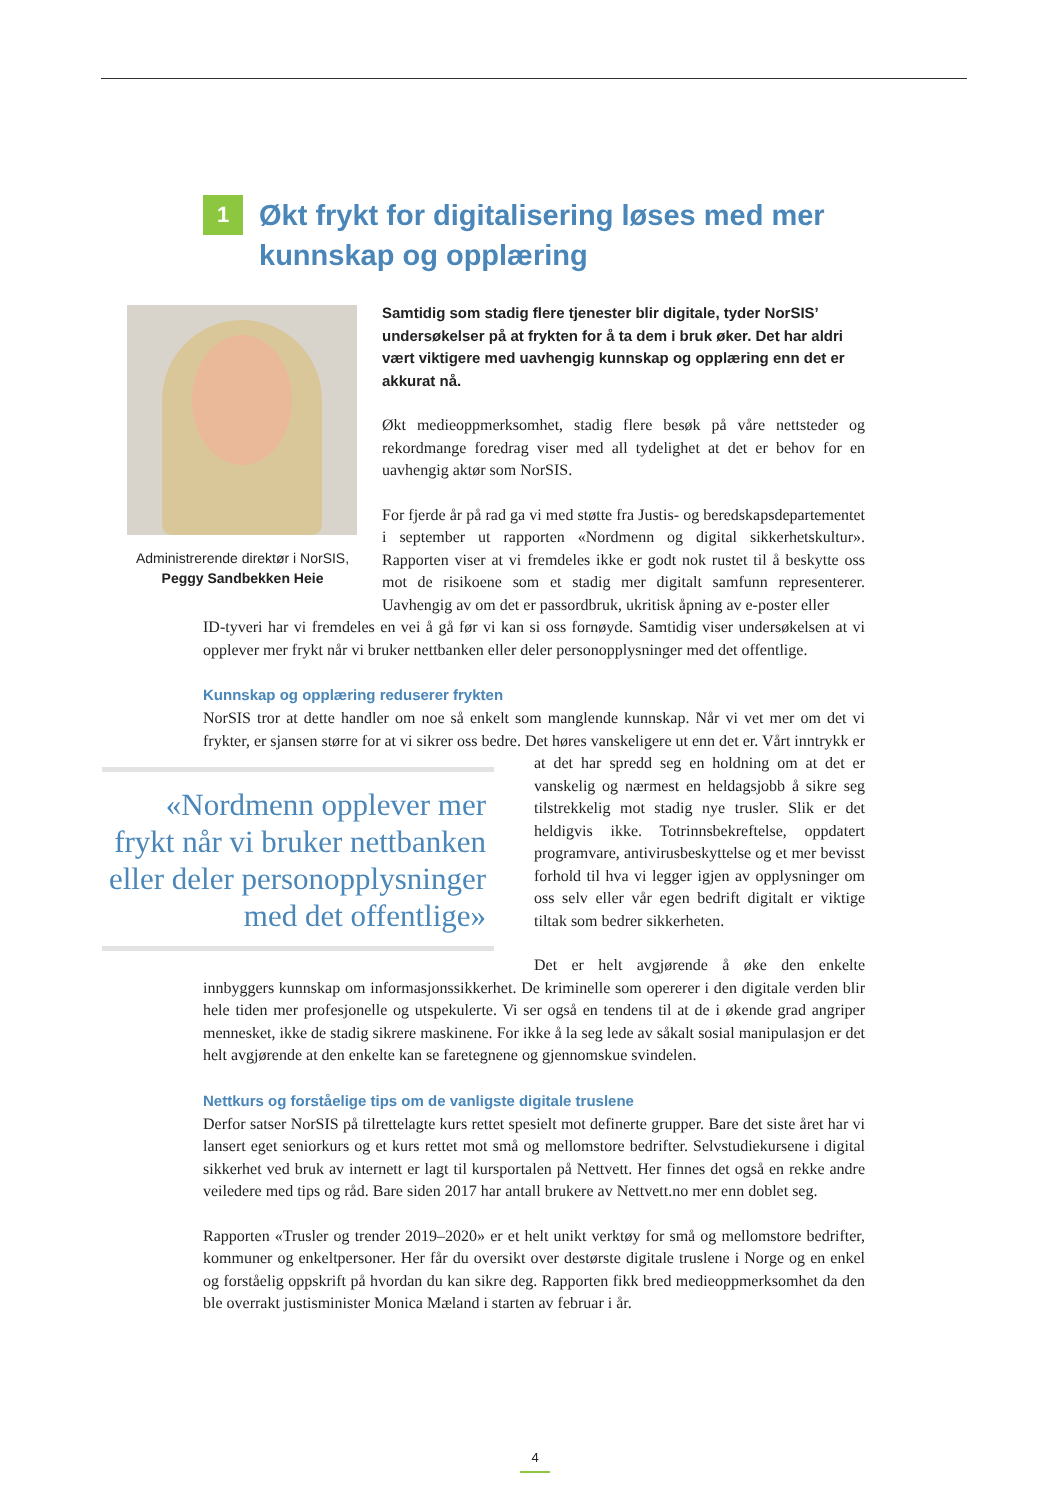1
Økt frykt for digitalisering løses med mer kunnskap og opplæring
Administrerende direktør i NorSIS,
Peggy Sandbekken Heie
Samtidig som stadig flere tjenester blir digitale, tyder NorSIS’ undersøkelser på at frykten for å ta dem i bruk øker. Det har aldri vært viktigere med uavhengig kunnskap og opplæring enn det er akkurat nå.
Økt medieoppmerksomhet, stadig flere besøk på våre nettsteder og rekordmange foredrag viser med all tydelighet at det er behov for en uavhengig aktør som NorSIS.
For fjerde år på rad ga vi med støtte fra Justis- og beredskapsdepartementet i september ut rapporten «Nordmenn og digital sikkerhetskultur». Rapporten viser at vi fremdeles ikke er godt nok rustet til å beskytte oss mot de risikoene som et stadig mer digitalt samfunn representerer. Uavhengig av om det er passordbruk, ukritisk åpning av e-poster eller
ID-tyveri har vi fremdeles en vei å gå før vi kan si oss fornøyde. Samtidig viser undersøkelsen at vi opplever mer frykt når vi bruker nettbanken eller deler personopplysninger med det offentlige.
Kunnskap og opplæring reduserer frykten
NorSIS tror at dette handler om noe så enkelt som manglende kunnskap. Når vi vet mer om det vi frykter, er sjansen større for at vi sikrer oss bedre. Det høres vanskeligere ut enn det er. Vårt «Nordmenn opplever mer frykt når vi bruker nettbanken eller deler personopplysninger med det offentlige» inntrykk er at det har spredd seg en holdning om at det er vanskelig og nærmest en heldagsjobb å sikre seg tilstrekkelig mot stadig nye trusler. Slik er det heldigvis ikke. Totrinnsbekreftelse, oppdatert programvare, antivirusbeskyttelse og et mer bevisst forhold til hva vi legger igjen av opplysninger om oss selv eller vår egen bedrift digitalt er viktige tiltak som bedrer sikkerheten.
Det er helt avgjørende å øke den enkelte innbyggers kunnskap om informasjonssikkerhet. De kriminelle som opererer i den digitale verden blir hele tiden mer profesjonelle og utspekulerte. Vi ser også en tendens til at de i økende grad angriper mennesket, ikke de stadig sikrere maskinene. For ikke å la seg lede av såkalt sosial manipulasjon er det helt avgjørende at den enkelte kan se faretegnene og gjennomskue svindelen.
Nettkurs og forståelige tips om de vanligste digitale truslene
Derfor satser NorSIS på tilrettelagte kurs rettet spesielt mot definerte grupper. Bare det siste året har vi lansert eget seniorkurs og et kurs rettet mot små og mellomstore bedrifter. Selvstudiekursene i digital sikkerhet ved bruk av internett er lagt til kursportalen på Nettvett. Her finnes det også en rekke andre veiledere med tips og råd. Bare siden 2017 har antall brukere av Nettvett.no mer enn doblet seg.
Rapporten «Trusler og trender 2019–2020» er et helt unikt verktøy for små og mellomstore bedrifter, kommuner og enkeltpersoner. Her får du oversikt over destørste digitale truslene i Norge og en enkel og forståelig oppskrift på hvordan du kan sikre deg. Rapporten fikk bred medieoppmerksomhet da den ble overrakt justisminister Monica Mæland i starten av februar i år.
4